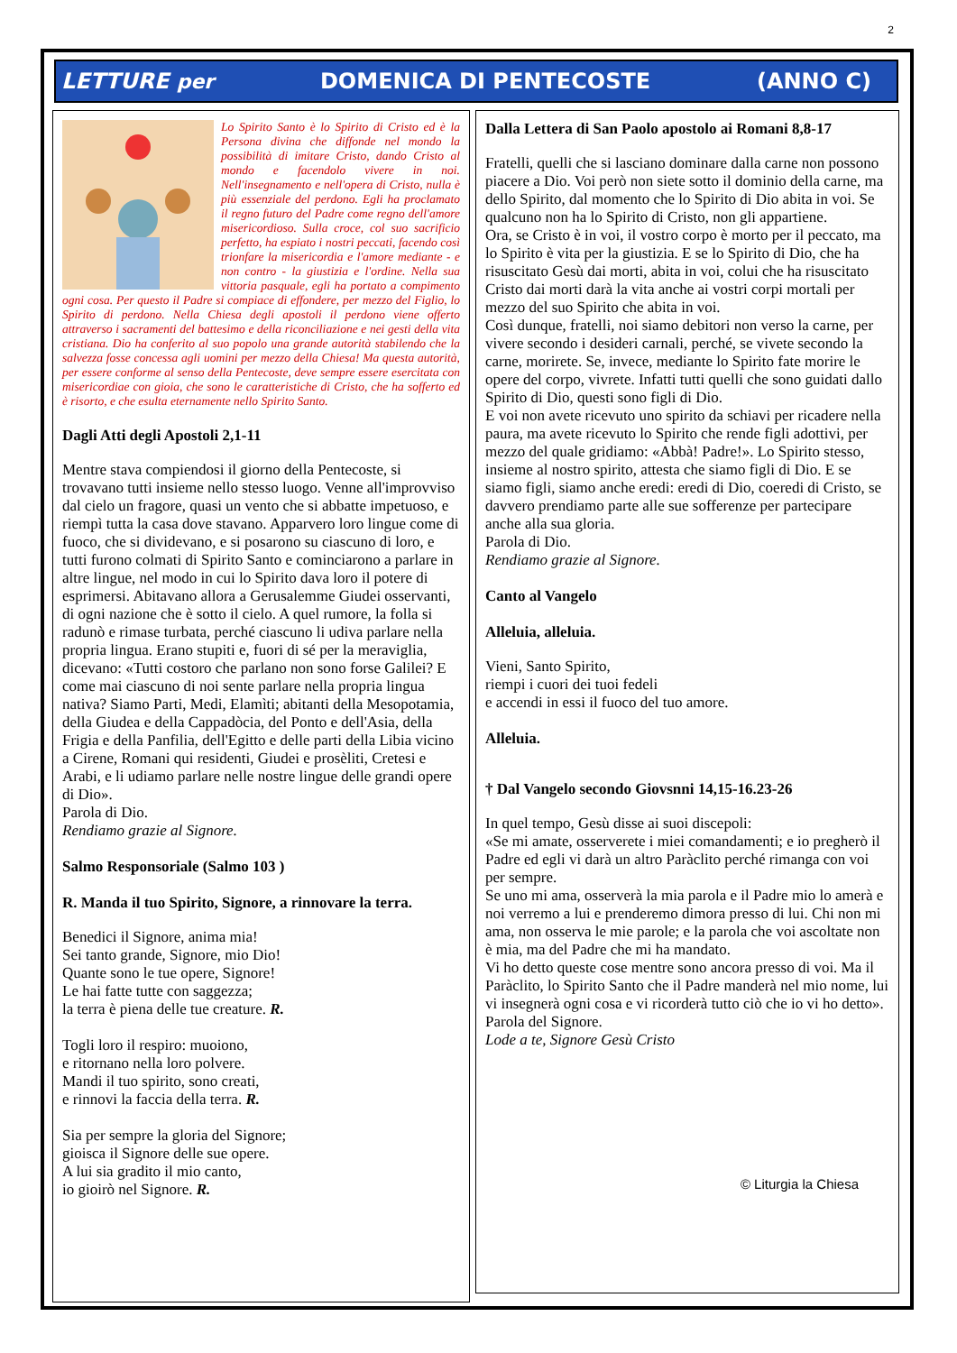2
LETTURE per DOMENICA DI PENTECOSTE (ANNO C)
Lo Spirito Santo è lo Spirito di Cristo ed è la Persona divina che diffonde nel mondo la possibilità di imitare Cristo, dando Cristo al mondo e facendolo vivere in noi. Nell'insegnamento e nell'opera di Cristo, nulla è più essenziale del perdono. Egli ha proclamato il regno futuro del Padre come regno dell'amore misericordioso. Sulla croce, col suo sacrificio perfetto, ha espiato i nostri peccati, facendo così trionfare la misericordia e l'amore mediante - e non contro - la giustizia e l'ordine. Nella sua vittoria pasquale, egli ha portato a compimento ogni cosa. Per questo il Padre si compiace di effondere, per mezzo del Figlio, lo Spirito di perdono. Nella Chiesa degli apostoli il perdono viene offerto attraverso i sacramenti del battesimo e della riconciliazione e nei gesti della vita cristiana. Dio ha conferito al suo popolo una grande autorità stabilendo che la salvezza fosse concessa agli uomini per mezzo della Chiesa! Ma questa autorità, per essere conforme al senso della Pentecoste, deve sempre essere esercitata con misericordiae con gioia, che sono le caratteristiche di Cristo, che ha sofferto ed è risorto, e che esulta eternamente nello Spirito Santo.
Dagli Atti degli Apostoli 2,1-11
Mentre stava compiendosi il giorno della Pentecoste, si trovavano tutti insieme nello stesso luogo. Venne all'improvviso dal cielo un fragore, quasi un vento che si abbatte impetuoso, e riempì tutta la casa dove stavano. Apparvero loro lingue come di fuoco, che si dividevano, e si posarono su ciascuno di loro, e tutti furono colmati di Spirito Santo e cominciarono a parlare in altre lingue, nel modo in cui lo Spirito dava loro il potere di esprimersi. Abitavano allora a Gerusalemme Giudei osservanti, di ogni nazione che è sotto il cielo. A quel rumore, la folla si radunò e rimase turbata, perché ciascuno li udiva parlare nella propria lingua. Erano stupiti e, fuori di sé per la meraviglia, dicevano: «Tutti costoro che parlano non sono forse Galilei? E come mai ciascuno di noi sente parlare nella propria lingua nativa? Siamo Parti, Medi, Elamìti; abitanti della Mesopotamia, della Giudea e della Cappadòcia, del Ponto e dell'Asia, della Frigia e della Panfilia, dell'Egitto e delle parti della Libia vicino a Cirene, Romani qui residenti, Giudei e prosèliti, Cretesi e Arabi, e li udiamo parlare nelle nostre lingue delle grandi opere di Dio».
Parola di Dio.
Rendiamo grazie al Signore.
Salmo Responsoriale (Salmo 103 )
R. Manda il tuo Spirito, Signore, a rinnovare la terra.
Benedici il Signore, anima mia!
Sei tanto grande, Signore, mio Dio!
Quante sono le tue opere, Signore!
Le hai fatte tutte con saggezza;
la terra è piena delle tue creature. R.
Togli loro il respiro: muoiono,
e ritornano nella loro polvere.
Mandi il tuo spirito, sono creati,
e rinnovi la faccia della terra. R.
Sia per sempre la gloria del Signore;
gioisca il Signore delle sue opere.
A lui sia gradito il mio canto,
io gioirò nel Signore. R.
Dalla Lettera di San Paolo apostolo ai Romani 8,8-17
Fratelli, quelli che si lasciano dominare dalla carne non possono piacere a Dio. Voi però non siete sotto il dominio della carne, ma dello Spirito, dal momento che lo Spirito di Dio abita in voi. Se qualcuno non ha lo Spirito di Cristo, non gli appartiene.
Ora, se Cristo è in voi, il vostro corpo è morto per il peccato, ma lo Spirito è vita per la giustizia. E se lo Spirito di Dio, che ha risuscitato Gesù dai morti, abita in voi, colui che ha risuscitato Cristo dai morti darà la vita anche ai vostri corpi mortali per mezzo del suo Spirito che abita in voi.
Così dunque, fratelli, noi siamo debitori non verso la carne, per vivere secondo i desideri carnali, perché, se vivete secondo la carne, morirete. Se, invece, mediante lo Spirito fate morire le opere del corpo, vivrete. Infatti tutti quelli che sono guidati dallo Spirito di Dio, questi sono figli di Dio.
E voi non avete ricevuto uno spirito da schiavi per ricadere nella paura, ma avete ricevuto lo Spirito che rende figli adottivi, per mezzo del quale gridiamo: «Abbà! Padre!». Lo Spirito stesso, insieme al nostro spirito, attesta che siamo figli di Dio. E se siamo figli, siamo anche eredi: eredi di Dio, coeredi di Cristo, se davvero prendiamo parte alle sue sofferenze per partecipare anche alla sua gloria.
Parola di Dio.
Rendiamo grazie al Signore.
Canto al Vangelo
Alleluia, alleluia.
Vieni, Santo Spirito,
riempi i cuori dei tuoi fedeli
e accendi in essi il fuoco del tuo amore.
Alleluia.
† Dal Vangelo secondo Giovsnni 14,15-16.23-26
In quel tempo, Gesù disse ai suoi discepoli:
«Se mi amate, osserverete i miei comandamenti; e io pregherò il Padre ed egli vi darà un altro Paràclito perché rimanga con voi per sempre.
Se uno mi ama, osserverà la mia parola e il Padre mio lo amerà e noi verremo a lui e prenderemo dimora presso di lui. Chi non mi ama, non osserva le mie parole; e la parola che voi ascoltate non è mia, ma del Padre che mi ha mandato.
Vi ho detto queste cose mentre sono ancora presso di voi. Ma il Paràclito, lo Spirito Santo che il Padre manderà nel mio nome, lui vi insegnerà ogni cosa e vi ricorderà tutto ciò che io vi ho detto».
Parola del Signore.
Lode a te, Signore Gesù Cristo
© Liturgia la Chiesa